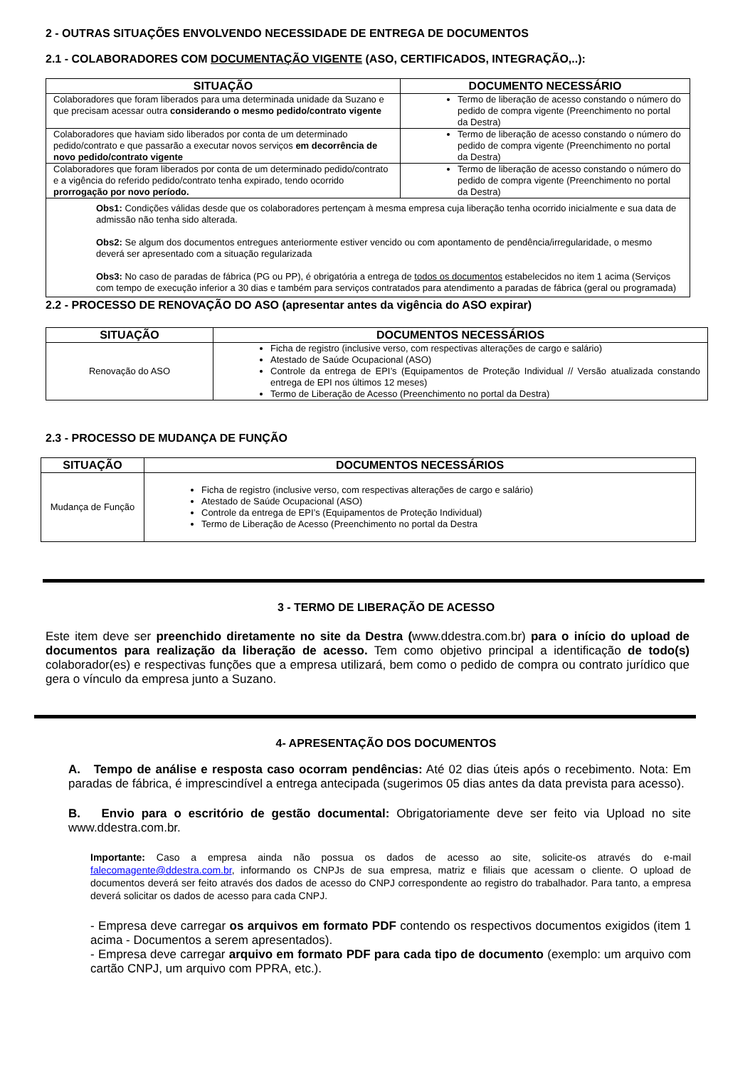2 - OUTRAS SITUAÇÕES ENVOLVENDO NECESSIDADE DE ENTREGA DE DOCUMENTOS
2.1 - COLABORADORES COM DOCUMENTAÇÃO VIGENTE (ASO, CERTIFICADOS, INTEGRAÇÃO,..):
| SITUAÇÃO | DOCUMENTO NECESSÁRIO |
| --- | --- |
| Colaboradores que foram liberados para uma determinada unidade da Suzano e que precisam acessar outra considerando o mesmo pedido/contrato vigente | Termo de liberação de acesso constando o número do pedido de compra vigente (Preenchimento no portal da Destra) |
| Colaboradores que haviam sido liberados por conta de um determinado pedido/contrato e que passarão a executar novos serviços em decorrência de novo pedido/contrato vigente | Termo de liberação de acesso constando o número do pedido de compra vigente (Preenchimento no portal da Destra) |
| Colaboradores que foram liberados por conta de um determinado pedido/contrato e a vigência do referido pedido/contrato tenha expirado, tendo ocorrido prorrogação por novo período. | Termo de liberação de acesso constando o número do pedido de compra vigente (Preenchimento no portal da Destra) |
| Obs1: Condições válidas desde que os colaboradores pertençam à mesma empresa cuja liberação tenha ocorrido inicialmente e sua data de admissão não tenha sido alterada. Obs2: Se algum dos documentos entregues anteriormente estiver vencido ou com apontamento de pendência/irregularidade, o mesmo deverá ser apresentado com a situação regularizada Obs3: No caso de paradas de fábrica (PG ou PP), é obrigatória a entrega de todos os documentos estabelecidos no item 1 acima (Serviços com tempo de execução inferior a 30 dias e também para serviços contratados para atendimento a paradas de fábrica (geral ou programada) | |
2.2 - PROCESSO DE RENOVAÇÃO DO ASO (apresentar antes da vigência do ASO expirar)
| SITUAÇÃO | DOCUMENTOS NECESSÁRIOS |
| --- | --- |
| Renovação do ASO | Ficha de registro (inclusive verso, com respectivas alterações de cargo e salário) Atestado de Saúde Ocupacional (ASO) Controle da entrega de EPI’s (Equipamentos de Proteção Individual // Versão atualizada constando entrega de EPI nos últimos 12 meses) Termo de Liberação de Acesso (Preenchimento no portal da Destra) |
2.3 - PROCESSO DE MUDANÇA DE FUNÇÃO
| SITUAÇÃO | DOCUMENTOS NECESSÁRIOS |
| --- | --- |
| Mudança de Função | Ficha de registro (inclusive verso, com respectivas alterações de cargo e salário) Atestado de Saúde Ocupacional (ASO) Controle da entrega de EPI’s (Equipamentos de Proteção Individual) Termo de Liberação de Acesso (Preenchimento no portal da Destra |
3 - TERMO DE LIBERAÇÃO DE ACESSO
Este item deve ser preenchido diretamente no site da Destra (www.ddestra.com.br) para o início do upload de documentos para realização da liberação de acesso. Tem como objetivo principal a identificação de todo(s) colaborador(es) e respectivas funções que a empresa utilizará, bem como o pedido de compra ou contrato jurídico que gera o vínculo da empresa junto a Suzano.
4- APRESENTAÇÃO DOS DOCUMENTOS
A. Tempo de análise e resposta caso ocorram pendências: Até 02 dias úteis após o recebimento. Nota: Em paradas de fábrica, é imprescindível a entrega antecipada (sugerimos 05 dias antes da data prevista para acesso).
B. Envio para o escritório de gestão documental: Obrigatoriamente deve ser feito via Upload no site www.ddestra.com.br.
Importante: Caso a empresa ainda não possua os dados de acesso ao site, solicite-os através do e-mail falecomagente@ddestra.com.br, informando os CNPJs de sua empresa, matriz e filiais que acessam o cliente. O upload de documentos deverá ser feito através dos dados de acesso do CNPJ correspondente ao registro do trabalhador. Para tanto, a empresa deverá solicitar os dados de acesso para cada CNPJ.
- Empresa deve carregar os arquivos em formato PDF contendo os respectivos documentos exigidos (item 1 acima - Documentos a serem apresentados).
- Empresa deve carregar arquivo em formato PDF para cada tipo de documento (exemplo: um arquivo com cartão CNPJ, um arquivo com PPRA, etc.).